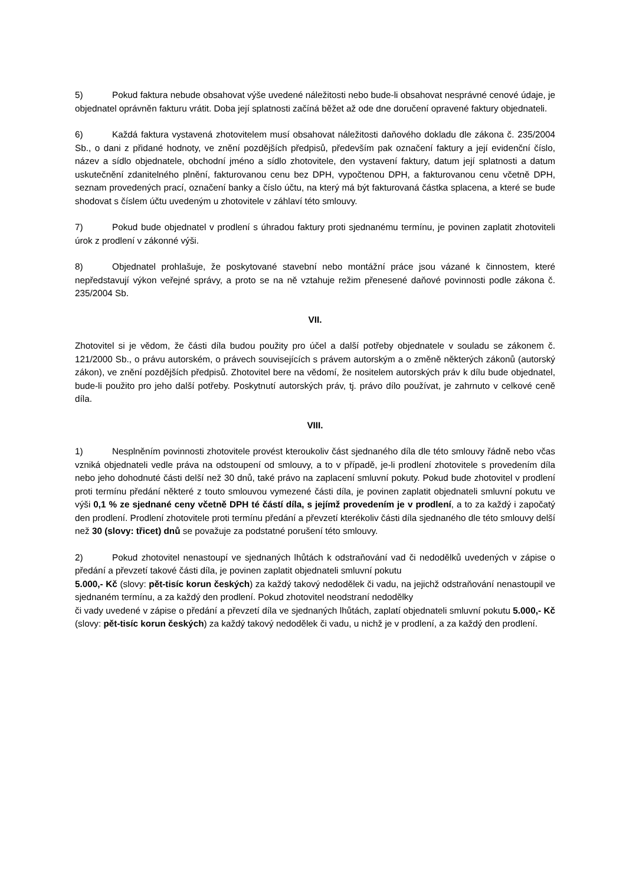5) Pokud faktura nebude obsahovat výše uvedené náležitosti nebo bude-li obsahovat nesprávné cenové údaje, je objednatel oprávněn fakturu vrátit. Doba její splatnosti začíná běžet až ode dne doručení opravené faktury objednateli.
6) Každá faktura vystavená zhotovitelem musí obsahovat náležitosti daňového dokladu dle zákona č. 235/2004 Sb., o dani z přidané hodnoty, ve znění pozdějších předpisů, především pak označení faktury a její evidenční číslo, název a sídlo objednatele, obchodní jméno a sídlo zhotovitele, den vystavení faktury, datum její splatnosti a datum uskutečnění zdanitelného plnění, fakturovanou cenu bez DPH, vypočtenou DPH, a fakturovanou cenu včetně DPH, seznam provedených prací, označení banky a číslo účtu, na který má být fakturovaná částka splacena, a které se bude shodovat s číslem účtu uvedeným u zhotovitele v záhlaví této smlouvy.
7) Pokud bude objednatel v prodlení s úhradou faktury proti sjednanému termínu, je povinen zaplatit zhotoviteli úrok z prodlení v zákonné výši.
8) Objednatel prohlašuje, že poskytované stavební nebo montážní práce jsou vázané k činnostem, které nepředstavují výkon veřejné správy, a proto se na ně vztahuje režim přenesené daňové povinnosti podle zákona č. 235/2004 Sb.
VII.
Zhotovitel si je vědom, že části díla budou použity pro účel a další potřeby objednatele v souladu se zákonem č. 121/2000 Sb., o právu autorském, o právech souvisejících s právem autorským a o změně některých zákonů (autorský zákon), ve znění pozdějších předpisů. Zhotovitel bere na vědomí, že nositelem autorských práv k dílu bude objednatel, bude-li použito pro jeho další potřeby. Poskytnutí autorských práv, tj. právo dílo používat, je zahrnuto v celkové ceně díla.
VIII.
1) Nesplněním povinnosti zhotovitele provést kteroukoliv část sjednaného díla dle této smlouvy řádně nebo včas vzniká objednateli vedle práva na odstoupení od smlouvy, a to v případě, je-li prodlení zhotovitele s provedením díla nebo jeho dohodnuté části delší než 30 dnů, také právo na zaplacení smluvní pokuty. Pokud bude zhotovitel v prodlení proti termínu předání některé z touto smlouvou vymezené části díla, je povinen zaplatit objednateli smluvní pokutu ve výši 0,1 % ze sjednané ceny včetně DPH té částí díla, s jejímž provedením je v prodlení, a to za každý i započatý den prodlení. Prodlení zhotovitele proti termínu předání a převzetí kterékoliv části díla sjednaného dle této smlouvy delší než 30 (slovy: třicet) dnů se považuje za podstatné porušení této smlouvy.
2) Pokud zhotovitel nenastoupí ve sjednaných lhůtách k odstraňování vad či nedodělků uvedených v zápise o předání a převzetí takové části díla, je povinen zaplatit objednateli smluvní pokutu
5.000,- Kč (slovy: pět-tisíc korun českých) za každý takový nedodělek či vadu, na jejichž odstraňování nenastoupil ve sjednaném termínu, a za každý den prodlení. Pokud zhotovitel neodstraní nedodělky
či vady uvedené v zápise o předání a převzetí díla ve sjednaných lhůtách, zaplatí objednateli smluvní pokutu 5.000,- Kč (slovy: pět-tisíc korun českých) za každý takový nedodělek či vadu, u nichž je v prodlení, a za každý den prodlení.